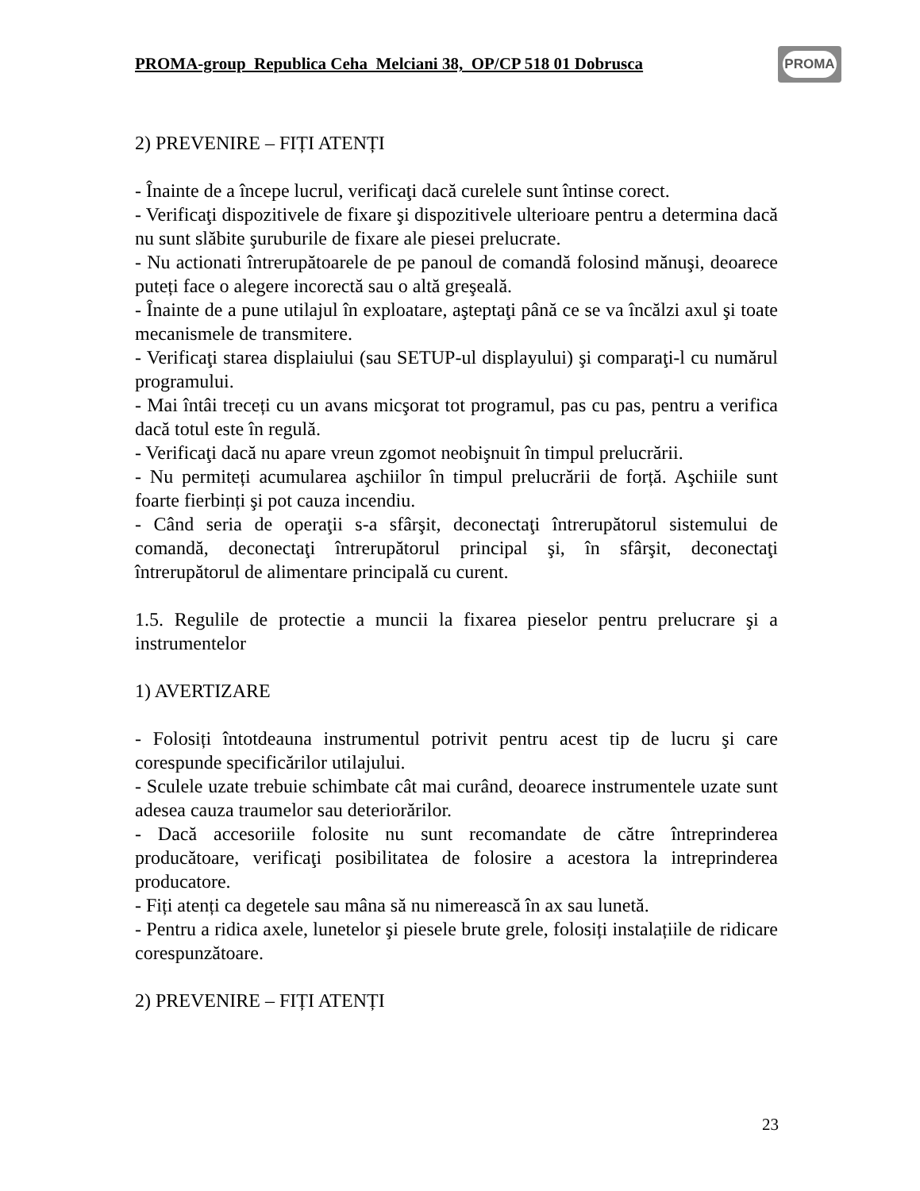PROMA-group Republica Ceha Melciani 38, OP/CP 518 01 Dobrusca
PROMA
2) PREVENIRE – FIȚI ATENȚI
- Înainte de a începe lucrul, verificaţi dacă curelele sunt întinse corect.
- Verificaţi dispozitivele de fixare şi dispozitivele ulterioare pentru a determina dacă nu sunt slăbite şuruburile de fixare ale piesei prelucrate.
- Nu actionati întrerupătoarele de pe panoul de comandă folosind mănuşi, deoarece puteți face o alegere incorectă sau o altă greşeală.
- Înainte de a pune utilajul în exploatare, aşteptaţi până ce se va încălzi axul şi toate mecanismele de transmitere.
- Verificaţi starea displaiului (sau SETUP-ul displayului) şi comparaţi-l cu numărul programului.
- Mai întâi treceți cu un avans micşorat tot programul, pas cu pas, pentru a verifica dacă totul este în regulă.
- Verificaţi dacă nu apare vreun zgomot neobişnuit în timpul prelucrării.
- Nu permiteți acumularea aşchiilor în timpul prelucrării de forță. Aşchiile sunt foarte fierbinți şi pot cauza incendiu.
- Când seria de operaţii s-a sfârşit, deconectaţi întrerupătorul sistemului de comandă, deconectaţi întrerupătorul principal şi, în sfârşit, deconectaţi întrerupătorul de alimentare principală cu curent.
1.5. Regulile de protectie a muncii la fixarea pieselor pentru prelucrare şi a instrumentelor
1) AVERTIZARE
- Folosiți întotdeauna instrumentul potrivit pentru acest tip de lucru şi care corespunde specificărilor utilajului.
- Sculele uzate trebuie schimbate cât mai curând, deoarece instrumentele uzate sunt adesea cauza traumelor sau deteriorărilor.
- Dacă accesoriile folosite nu sunt recomandate de către întreprinderea producătoare, verificaţi posibilitatea de folosire a acestora la intreprinderea producatore.
- Fiți atenți ca degetele sau mâna să nu nimerească în ax sau lunetă.
- Pentru a ridica axele, lunetelor şi piesele brute grele, folosiți instalațiile de ridicare corespunzătoare.
2) PREVENIRE – FIȚI ATENȚI
23